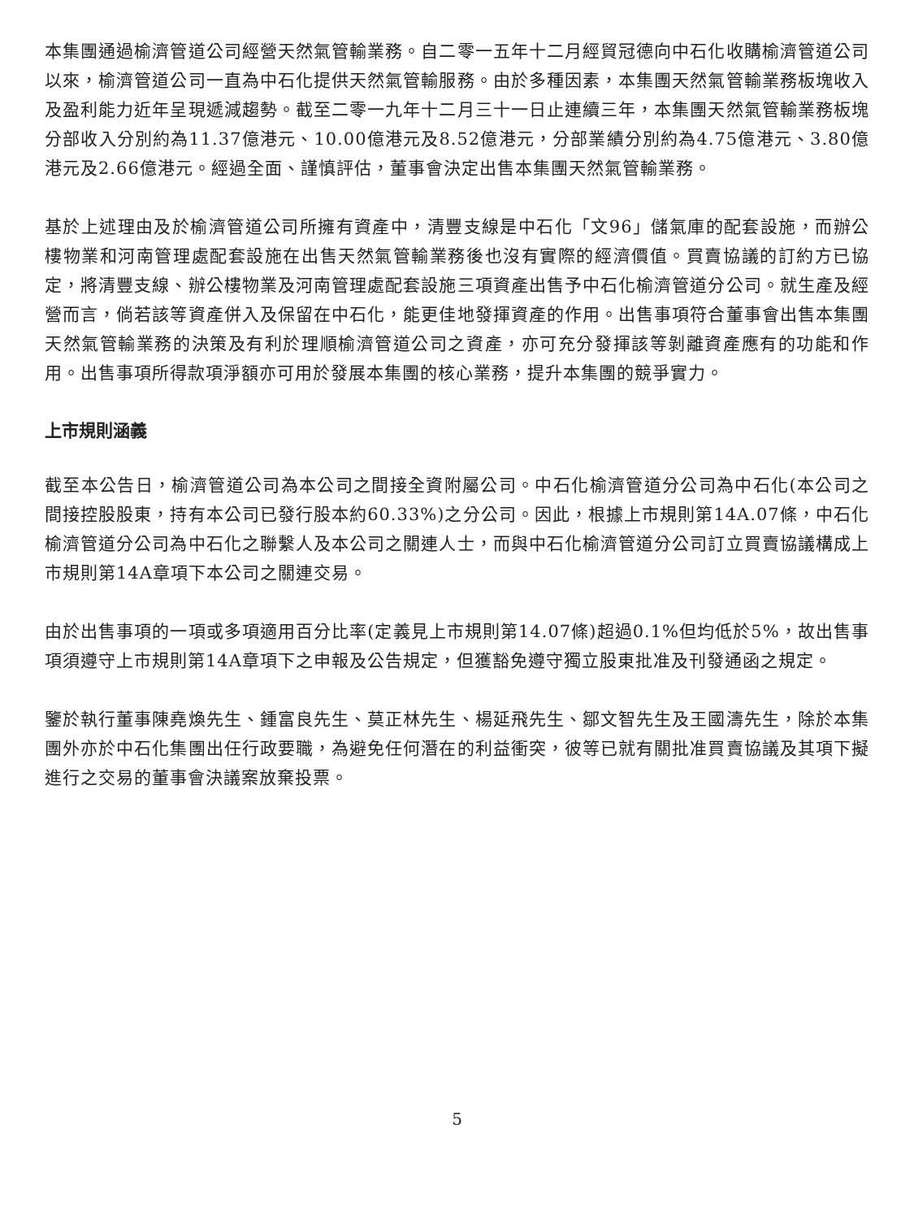本集團通過榆濟管道公司經營天然氣管輸業務。自二零一五年十二月經貿冠德向中石化收購榆濟管道公司以來，榆濟管道公司一直為中石化提供天然氣管輸服務。由於多種因素，本集團天然氣管輸業務板塊收入及盈利能力近年呈現遞減趨勢。截至二零一九年十二月三十一日止連續三年，本集團天然氣管輸業務板塊分部收入分別約為11.37億港元、10.00億港元及8.52億港元，分部業績分別約為4.75億港元、3.80億港元及2.66億港元。經過全面、謹慎評估，董事會決定出售本集團天然氣管輸業務。
基於上述理由及於榆濟管道公司所擁有資產中，清豐支線是中石化「文96」儲氣庫的配套設施，而辦公樓物業和河南管理處配套設施在出售天然氣管輸業務後也沒有實際的經濟價值。買賣協議的訂約方已協定，將清豐支線、辦公樓物業及河南管理處配套設施三項資產出售予中石化榆濟管道分公司。就生產及經營而言，倘若該等資產併入及保留在中石化，能更佳地發揮資產的作用。出售事項符合董事會出售本集團天然氣管輸業務的決策及有利於理順榆濟管道公司之資產，亦可充分發揮該等剝離資產應有的功能和作用。出售事項所得款項淨額亦可用於發展本集團的核心業務，提升本集團的競爭實力。
上市規則涵義
截至本公告日，榆濟管道公司為本公司之間接全資附屬公司。中石化榆濟管道分公司為中石化(本公司之間接控股股東，持有本公司已發行股本約60.33%)之分公司。因此，根據上市規則第14A.07條，中石化榆濟管道分公司為中石化之聯繫人及本公司之關連人士，而與中石化榆濟管道分公司訂立買賣協議構成上市規則第14A章項下本公司之關連交易。
由於出售事項的一項或多項適用百分比率(定義見上市規則第14.07條)超過0.1%但均低於5%，故出售事項須遵守上市規則第14A章項下之申報及公告規定，但獲豁免遵守獨立股東批准及刊發通函之規定。
鑒於執行董事陳堯煥先生、鍾富良先生、莫正林先生、楊延飛先生、鄒文智先生及王國濤先生，除於本集團外亦於中石化集團出任行政要職，為避免任何潛在的利益衝突，彼等已就有關批准買賣協議及其項下擬進行之交易的董事會決議案放棄投票。
5